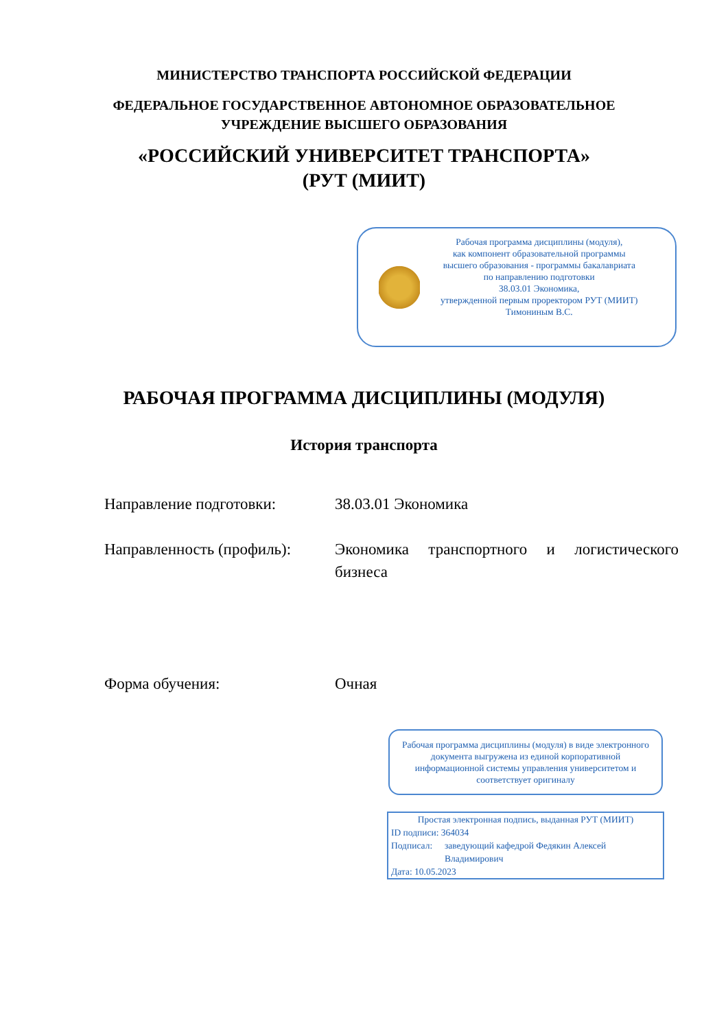МИНИСТЕРСТВО ТРАНСПОРТА РОССИЙСКОЙ ФЕДЕРАЦИИ
ФЕДЕРАЛЬНОЕ ГОСУДАРСТВЕННОЕ АВТОНОМНОЕ ОБРАЗОВАТЕЛЬНОЕ
УЧРЕЖДЕНИЕ ВЫСШЕГО ОБРАЗОВАНИЯ
«РОССИЙСКИЙ УНИВЕРСИТЕТ ТРАНСПОРТА»
(РУТ (МИИТ)
Рабочая программа дисциплины (модуля),
как компонент образовательной программы
высшего образования - программы бакалавриата
по направлению подготовки
38.03.01 Экономика,
утвержденной первым проректором РУТ (МИИТ)
Тимониным В.С.
РАБОЧАЯ ПРОГРАММА ДИСЦИПЛИНЫ (МОДУЛЯ)
История транспорта
Направление подготовки: 38.03.01 Экономика
Направленность (профиль):
Экономика транспортного и логистического бизнеса
Форма обучения: Очная
Рабочая программа дисциплины (модуля) в виде электронного документа выгружена из единой корпоративной информационной системы управления университетом и соответствует оригиналу
Простая электронная подпись, выданная РУТ (МИИТ)
ID подписи: 364034
Подписал: заведующий кафедрой Федякин Алексей Владимирович
Дата: 10.05.2023